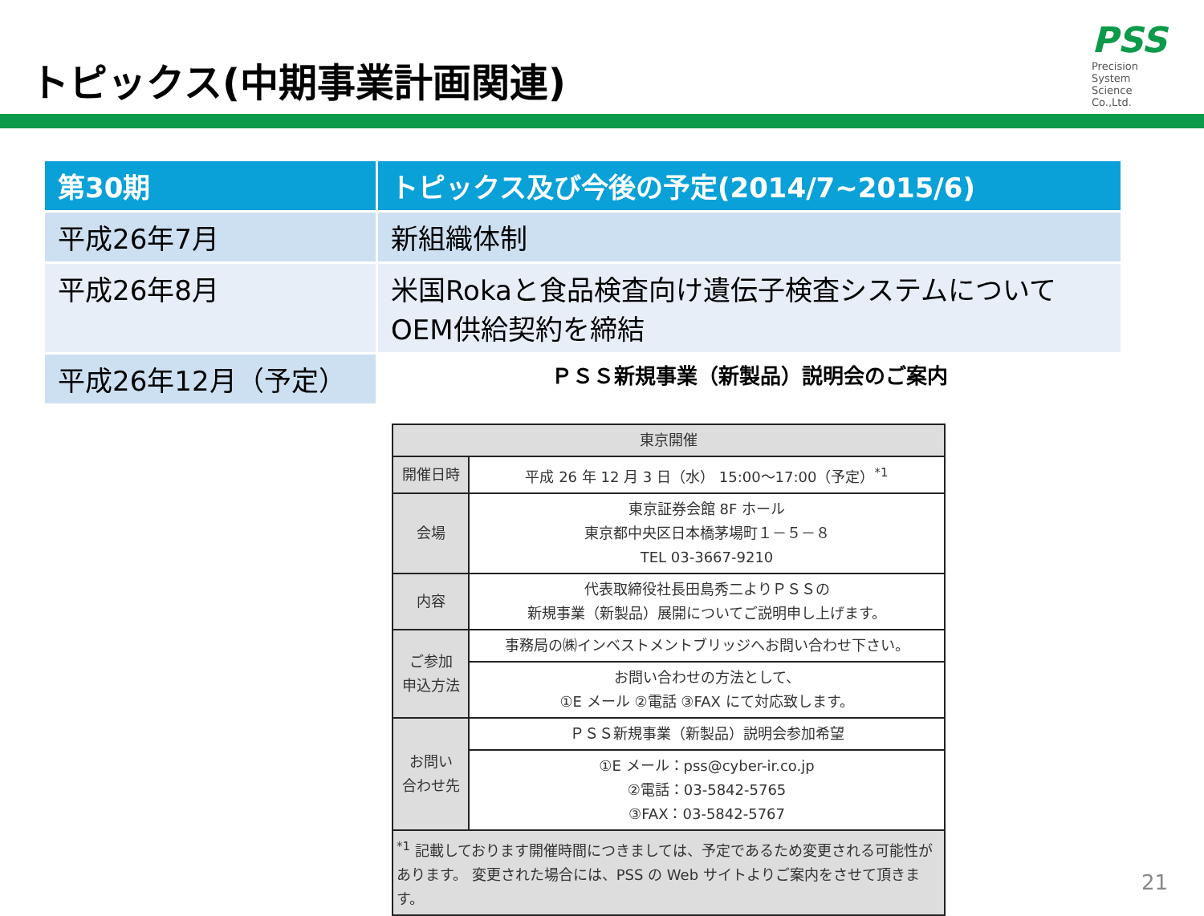トピックス(中期事業計画関連)
PSS
Precision
System
Science
Co.,Ltd.
| 第30期 | トピックス及び今後の予定(2014/7~2015/6) |
| --- | --- |
| 平成26年7月 | 新組織体制 |
| 平成26年8月 | 米国Rokaと食品検査向け遺伝子検査システムについてOEM供給契約を締結 |
| 平成26年12月（予定） | ＰＳＳ新規事業（新製品）説明会のご案内 |
| 東京開催 | |
| 開催日時 | 平成 26 年 12 月 3 日（水） 15:00～17:00（予定）<sup>*1</sup> |
| 会場 | 東京証券会館 8F ホール 東京都中央区日本橋茅場町１－５－８ TEL 03-3667-9210 |
| 内容 | 代表取締役社長田島秀二よりＰＳＳの 新規事業（新製品）展開についてご説明申し上げます。 |
| ご参加 申込方法 | 事務局の㈱インベストメントブリッジへお問い合わせ下さい。 |
| | お問い合わせの方法として、 ①E メール ②電話 ③FAX にて対応致します。 |
| お問い 合わせ先 | ＰＳＳ新規事業（新製品）説明会参加希望 |
| | ①E メール：pss@cyber-ir.co.jp ②電話：03-5842-5765 ③FAX：03-5842-5767 |
| <sup>*1</sup> 記載しております開催時間につきましては、予定であるため変更される可能性があります。 変更された場合には、PSS の Web サイトよりご案内をさせて頂きます。 | |
21